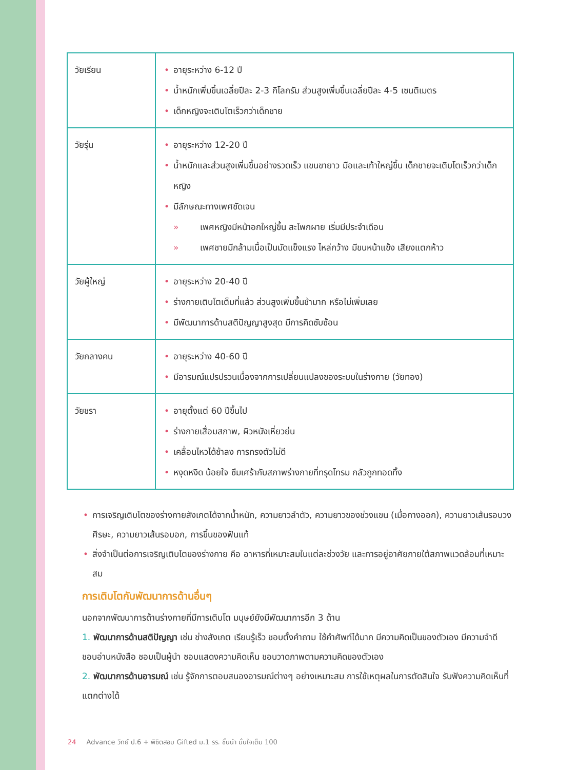| วัยเรียน | • อายุระหว่าง 6-12 ปี • น้ำหนักเพิ่มขึ้นเฉลี่ยปีละ 2-3 กิโลกรัม ส่วนสูงเพิ่มขึ้นเฉลี่ยปีละ 4-5 เซนติเมตร • เด็กหญิงจะเติบโตเร็วกว่าเด็กชาย |
| วัยรุ่น | • อายุระหว่าง 12-20 ปี • น้ำหนักและส่วนสูงเพิ่มขึ้นอย่างรวดเร็ว แขนขายาว มือและเท้าใหญ่ขึ้น เด็กชายจะเติบโตเร็วกว่าเด็กหญิง • มีลักษณะทางเพศชัดเจน » เพศหญิงมีหน้าอกใหญ่ขึ้น สะโพกผาย เริ่มมีประจำเดือน » เพศชายมีกล้ามเนื้อเป็นมัดแข็งแรง ไหล่กว้าง มีขนหน้าแข้ง เสียงแตกห้าว |
| วัยผู้ใหญ่ | • อายุระหว่าง 20-40 ปี • ร่างกายเติบโตเต็มที่แล้ว ส่วนสูงเพิ่มขึ้นช้ามาก หรือไม่เพิ่มเลย • มีพัฒนาการด้านสติปัญญาสูงสุด มีการคิดซับซ้อน |
| วัยกลางคน | • อายุระหว่าง 40-60 ปี • มีอารมณ์แปรปรวนเนื่องจากการเปลี่ยนแปลงของระบบในร่างกาย (วัยทอง) |
| วัยชรา | • อายุตั้งแต่ 60 ปีขึ้นไป • ร่างกายเสื่อมสภาพ, ผิวหนังเหี่ยวย่น • เคลื่อนไหวได้ช้าลง การทรงตัวไม่ดี • หงุดหงิด น้อยใจ ซึมเศร้ากับสภาพร่างกายที่ทรุดโทรม กลัวถูกทอดทิ้ง |
• การเจริญเติบโตของร่างกายสังเกตได้จากน้ำหนัก, ความยาวลำตัว, ความยาวของช่วงแขน (เมื่อกางออก), ความยาวเส้นรอบวงศีรษะ, ความยาวเส้นรอบอก, การขึ้นของฟันแท้
• สิ่งจำเป็นต่อการเจริญเติบโตของร่างกาย คือ อาหารที่เหมาะสมในแต่ละช่วงวัย และการอยู่อาศัยภายใต้สภาพแวดล้อมที่เหมาะสม
การเติบโตกับพัฒนาการด้านอื่นๆ
นอกจากพัฒนาการด้านร่างกายที่มีการเติบโต มนุษย์ยังมีพัฒนาการอีก 3 ด้าน
1. พัฒนาการด้านสติปัญญา เช่น ช่างสังเกต เรียนรู้เร็ว ชอบตั้งคำถาม ใช้คำศัพท์ได้มาก มีความคิดเป็นของตัวเอง มีความจำดี ชอบอ่านหนังสือ ชอบเป็นผู้นำ ชอบแสดงความคิดเห็น ชอบวาดภาพตามความคิดของตัวเอง
2. พัฒนาการด้านอารมณ์ เช่น รู้จักการตอบสนองอารมณ์ต่างๆ อย่างเหมาะสม การใช้เหตุผลในการตัดสินใจ รับฟังความคิดเห็นที่แตกต่างได้
24 Advance วิทย์ ป.6 + พิชิตสอบ Gifted ม.1 รร. ชั้นนำ มั่นใจเต็ม 100